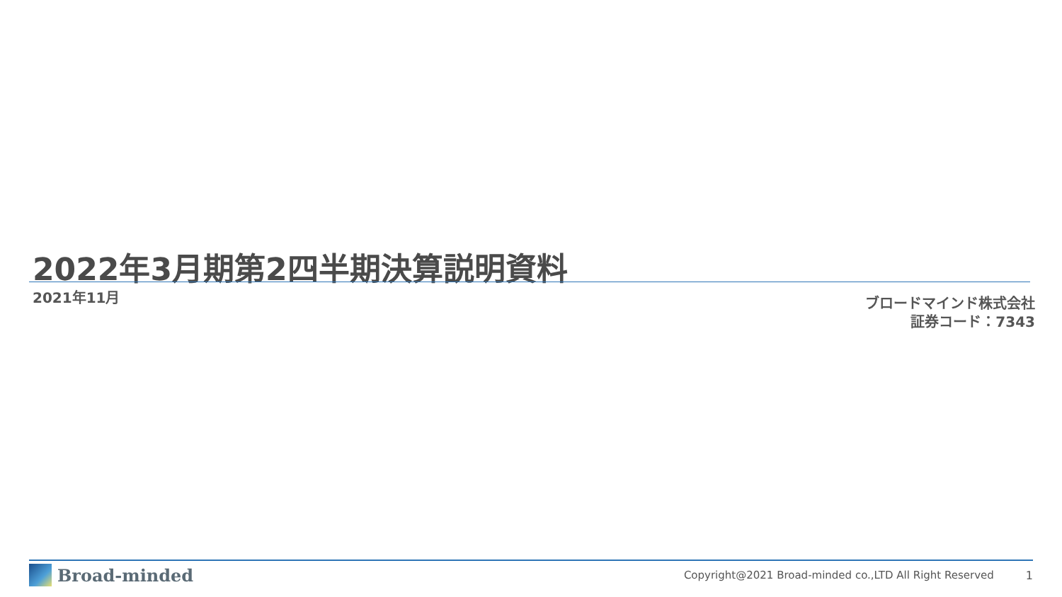2022年3月期第2四半期決算説明資料
2021年11月
ブロードマインド株式会社
証券コード：7343
Broad-minded
Copyright@2021 Broad-minded co.,LTD All Right Reserved 1